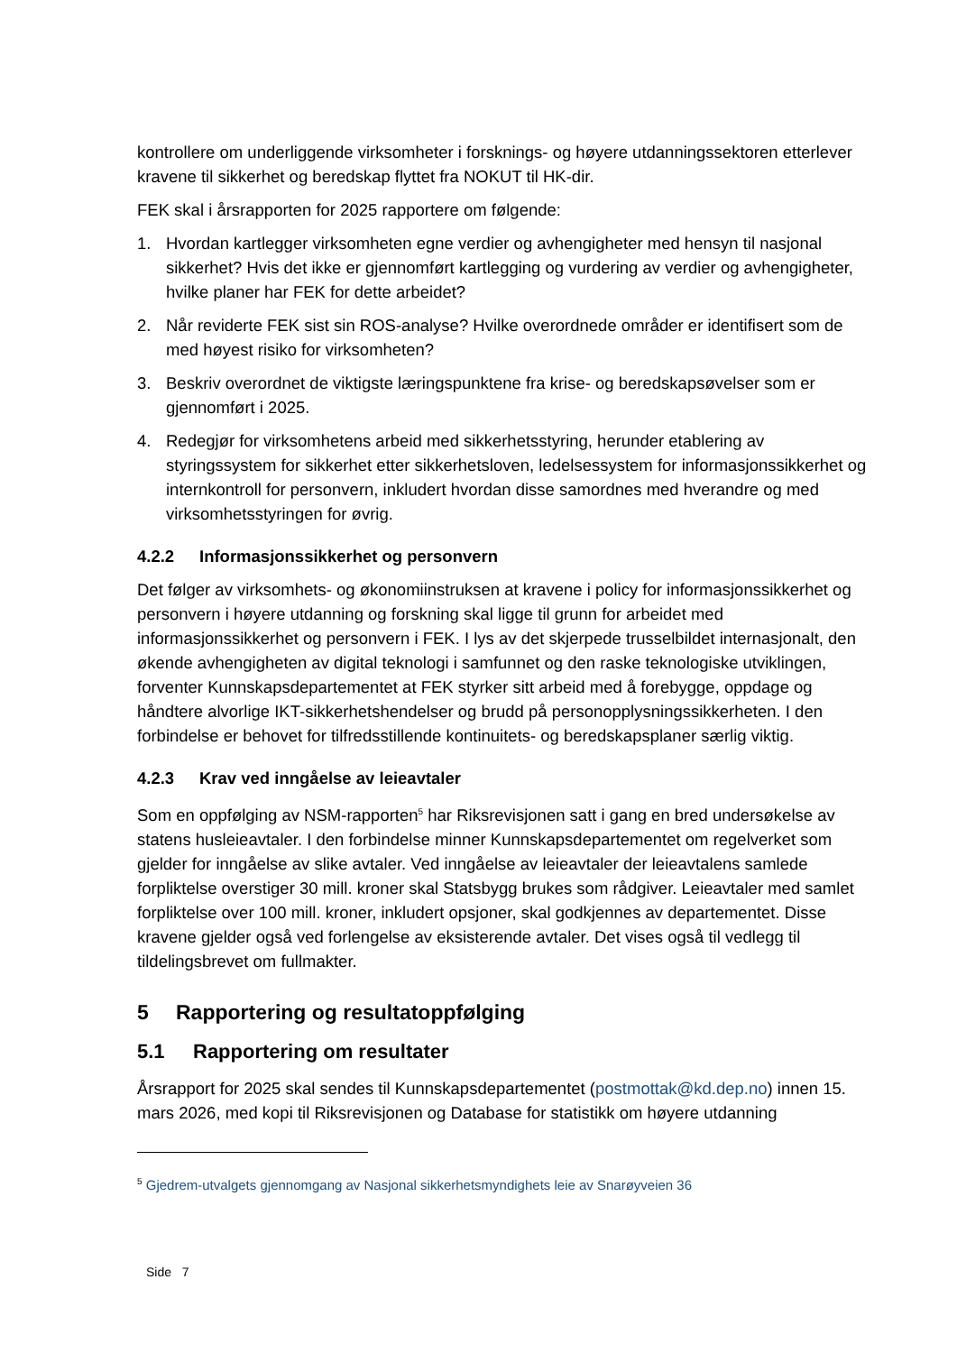kontrollere om underliggende virksomheter i forsknings- og høyere utdanningssektoren etterlever kravene til sikkerhet og beredskap flyttet fra NOKUT til HK-dir.
FEK skal i årsrapporten for 2025 rapportere om følgende:
1. Hvordan kartlegger virksomheten egne verdier og avhengigheter med hensyn til nasjonal sikkerhet? Hvis det ikke er gjennomført kartlegging og vurdering av verdier og avhengigheter, hvilke planer har FEK for dette arbeidet?
2. Når reviderte FEK sist sin ROS-analyse? Hvilke overordnede områder er identifisert som de med høyest risiko for virksomheten?
3. Beskriv overordnet de viktigste læringspunktene fra krise- og beredskapsøvelser som er gjennomført i 2025.
4. Redegjør for virksomhetens arbeid med sikkerhetsstyring, herunder etablering av styringssystem for sikkerhet etter sikkerhetsloven, ledelsessystem for informasjonssikkerhet og internkontroll for personvern, inkludert hvordan disse samordnes med hverandre og med virksomhetsstyringen for øvrig.
4.2.2 Informasjonssikkerhet og personvern
Det følger av virksomhets- og økonomiinstruksen at kravene i policy for informasjonssikkerhet og personvern i høyere utdanning og forskning skal ligge til grunn for arbeidet med informasjonssikkerhet og personvern i FEK. I lys av det skjerpede trusselbildet internasjonalt, den økende avhengigheten av digital teknologi i samfunnet og den raske teknologiske utviklingen, forventer Kunnskapsdepartementet at FEK styrker sitt arbeid med å forebygge, oppdage og håndtere alvorlige IKT-sikkerhetshendelser og brudd på personopplysningssikkerheten. I den forbindelse er behovet for tilfredsstillende kontinuitets- og beredskapsplaner særlig viktig.
4.2.3 Krav ved inngåelse av leieavtaler
Som en oppfølging av NSM-rapporten<sup>5</sup> har Riksrevisjonen satt i gang en bred undersøkelse av statens husleieavtaler. I den forbindelse minner Kunnskapsdepartementet om regelverket som gjelder for inngåelse av slike avtaler. Ved inngåelse av leieavtaler der leieavtalens samlede forpliktelse overstiger 30 mill. kroner skal Statsbygg brukes som rådgiver. Leieavtaler med samlet forpliktelse over 100 mill. kroner, inkludert opsjoner, skal godkjennes av departementet. Disse kravene gjelder også ved forlengelse av eksisterende avtaler. Det vises også til vedlegg til tildelingsbrevet om fullmakter.
5 Rapportering og resultatoppfølging
5.1 Rapportering om resultater
Årsrapport for 2025 skal sendes til Kunnskapsdepartementet (postmottak@kd.dep.no) innen 15. mars 2026, med kopi til Riksrevisjonen og Database for statistikk om høyere utdanning
<sup>5</sup> Gjedrem-utvalgets gjennomgang av Nasjonal sikkerhetsmyndighets leie av Snarøyveien 36
Side 7